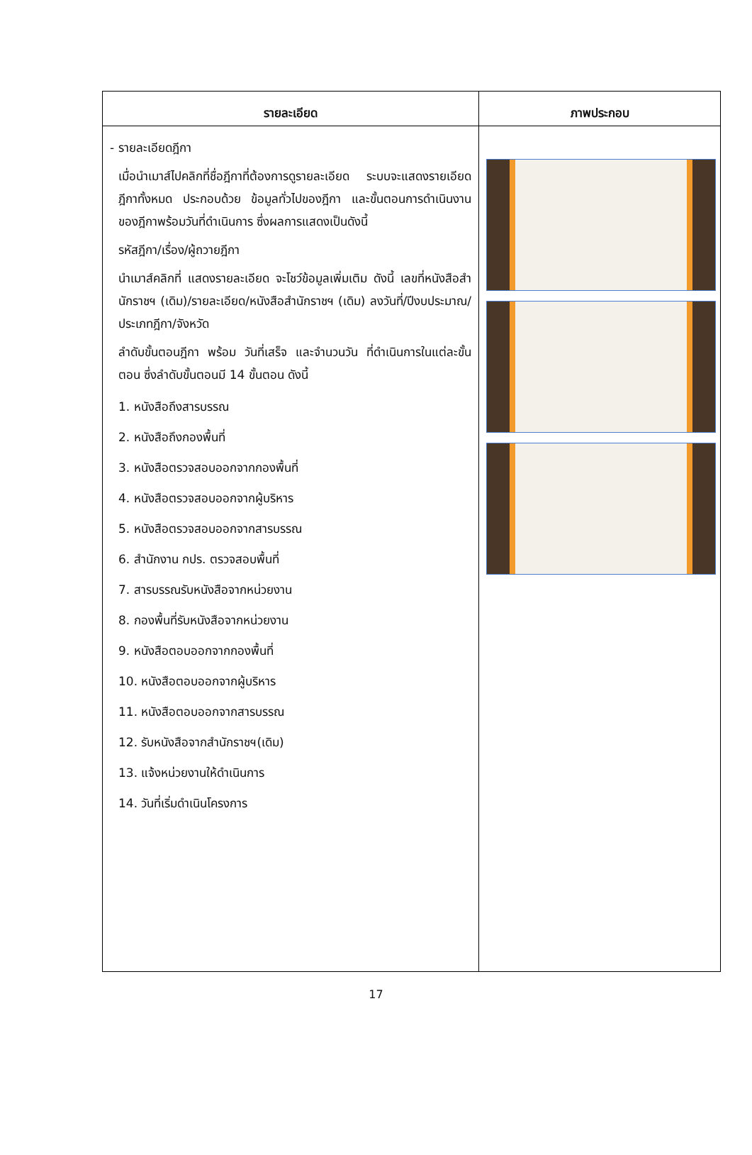| รายละเอียด | ภาพประกอบ |
| --- | --- |
| - รายละเอียดฎีกา เมื่อนำเมาส์ไปคลิกที่ชื่อฎีกาที่ต้องการดูรายละเอียด ระบบจะแสดงรายเอียดฎีกาทั้งหมด ประกอบด้วย ข้อมูลทั่วไปของฎีกา และขั้นตอนการดำเนินงานของฎีกาพร้อมวันที่ดำเนินการ ซึ่งผลการแสดงเป็นดังนี้ รหัสฎีกา/เรื่อง/ผู้ถวายฎีกา นำเมาส์คลิกที่ แสดงรายละเอียด จะโชว์ข้อมูลเพิ่มเติม ดังนี้ เลขที่หนังสือสำนักราชฯ (เดิม)/รายละเอียด/หนังสือสำนักราชฯ (เดิม) ลงวันที่/ปีงบประมาณ/ประเภทฎีกา/จังหวัด ลำดับขั้นตอนฎีกา พร้อม วันที่เสร็จ และจำนวนวัน ที่ดำเนินการในแต่ละขั้นตอน ซึ่งลำดับขั้นตอนมี 14 ขั้นตอน ดังนี้ 1. หนังสือถึงสารบรรณ 2. หนังสือถึงกองพื้นที่ 3. หนังสือตรวจสอบออกจากกองพื้นที่ 4. หนังสือตรวจสอบออกจากผู้บริหาร 5. หนังสือตรวจสอบออกจากสารบรรณ 6. สำนักงาน กปร. ตรวจสอบพื้นที่ 7. สารบรรณรับหนังสือจากหน่วยงาน 8. กองพื้นที่รับหนังสือจากหน่วยงาน 9. หนังสือตอบออกจากกองพื้นที่ 10. หนังสือตอบออกจากผู้บริหาร 11. หนังสือตอบออกจากสารบรรณ 12. รับหนังสือจากสำนักราชฯ(เดิม) 13. แจ้งหน่วยงานให้ดำเนินการ 14. วันที่เริ่มดำเนินโครงการ | |
17